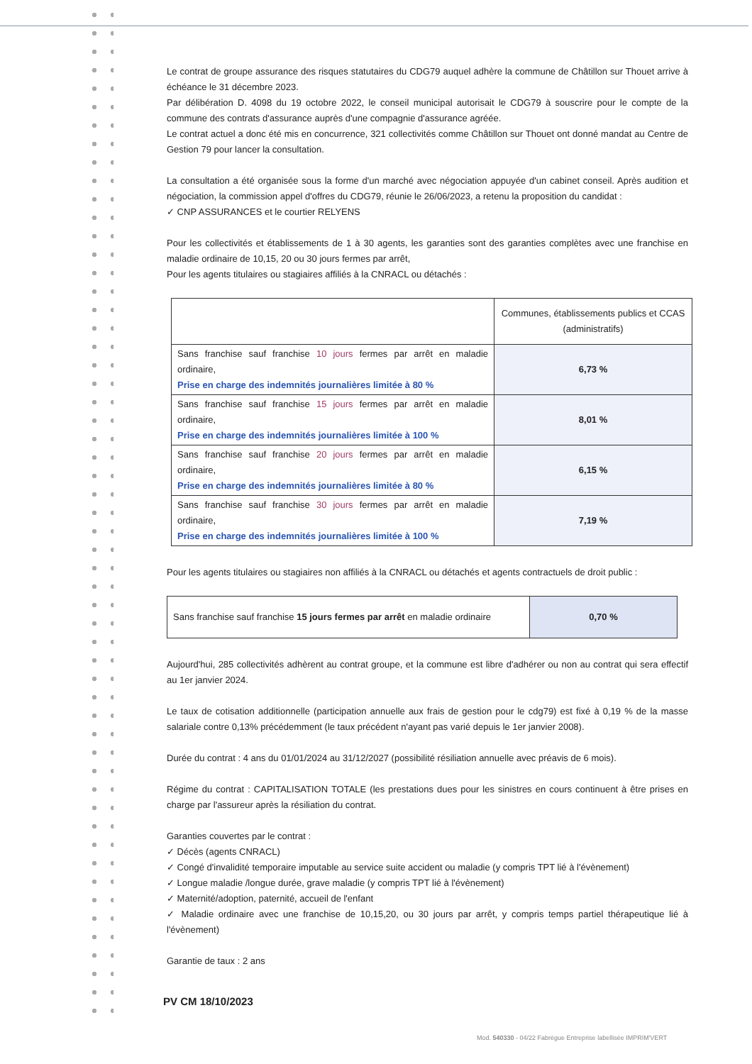Le contrat de groupe assurance des risques statutaires du CDG79 auquel adhère la commune de Châtillon sur Thouet arrive à échéance le 31 décembre 2023.
Par délibération D. 4098 du 19 octobre 2022, le conseil municipal autorisait le CDG79 à souscrire pour le compte de la commune des contrats d'assurance auprès d'une compagnie d'assurance agréée.
Le contrat actuel a donc été mis en concurrence, 321 collectivités comme Châtillon sur Thouet ont donné mandat au Centre de Gestion 79 pour lancer la consultation.
La consultation a été organisée sous la forme d'un marché avec négociation appuyée d'un cabinet conseil. Après audition et négociation, la commission appel d'offres du CDG79, réunie le 26/06/2023, a retenu la proposition du candidat :
✓ CNP ASSURANCES et le courtier RELYENS
Pour les collectivités et établissements de 1 à 30 agents, les garanties sont des garanties complètes avec une franchise en maladie ordinaire de 10,15, 20 ou 30 jours fermes par arrêt,
Pour les agents titulaires ou stagiaires affiliés à la CNRACL ou détachés :
| | Communes, établissements publics et CCAS (administratifs) |
| --- | --- |
| Sans franchise sauf franchise 10 jours fermes par arrêt en maladie ordinaire, Prise en charge des indemnités journalières limitée à 80 % | 6,73 % |
| Sans franchise sauf franchise 15 jours fermes par arrêt en maladie ordinaire, Prise en charge des indemnités journalières limitée à 100 % | 8,01 % |
| Sans franchise sauf franchise 20 jours fermes par arrêt en maladie ordinaire, Prise en charge des indemnités journalières limitée à 80 % | 6,15 % |
| Sans franchise sauf franchise 30 jours fermes par arrêt en maladie ordinaire, Prise en charge des indemnités journalières limitée à 100 % | 7,19 % |
Pour les agents titulaires ou stagiaires non affiliés à la CNRACL ou détachés et agents contractuels de droit public :
| Sans franchise sauf franchise 15 jours fermes par arrêt en maladie ordinaire | 0,70 % |
Aujourd'hui, 285 collectivités adhèrent au contrat groupe, et la commune est libre d'adhérer ou non au contrat qui sera effectif au 1er janvier 2024.
Le taux de cotisation additionnelle (participation annuelle aux frais de gestion pour le cdg79) est fixé à 0,19 % de la masse salariale contre 0,13% précédemment (le taux précédent n'ayant pas varié depuis le 1er janvier 2008).
Durée du contrat : 4 ans du 01/01/2024 au 31/12/2027 (possibilité résiliation annuelle avec préavis de 6 mois).
Régime du contrat : CAPITALISATION TOTALE (les prestations dues pour les sinistres en cours continuent à être prises en charge par l'assureur après la résiliation du contrat.
Garanties couvertes par le contrat :
✓ Décès (agents CNRACL)
✓ Congé d'invalidité temporaire imputable au service suite accident ou maladie (y compris TPT lié à l'évènement)
✓ Longue maladie /longue durée, grave maladie (y compris TPT lié à l'évènement)
✓ Maternité/adoption, paternité, accueil de l'enfant
✓ Maladie ordinaire avec une franchise de 10,15,20, ou 30 jours par arrêt, y compris temps partiel thérapeutique lié à l'évènement)
Garantie de taux : 2 ans
PV CM 18/10/2023
Mod. 540330 - 04/22 Fabrègue Entreprise labellisée IMPRIM'VERT